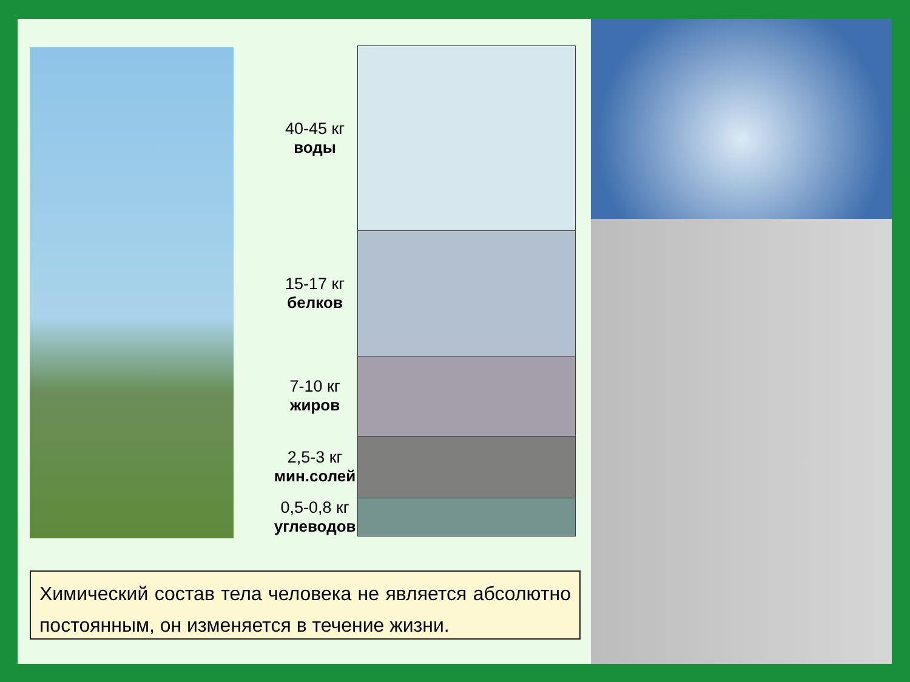40-45 кг
воды
15-17 кг
белков
7-10 кг
жиров
2,5-3 кг
мин.солей
0,5-0,8 кг
углеводов
Химический состав тела человека не является абсолютно постоянным, он изменяется в течение жизни.